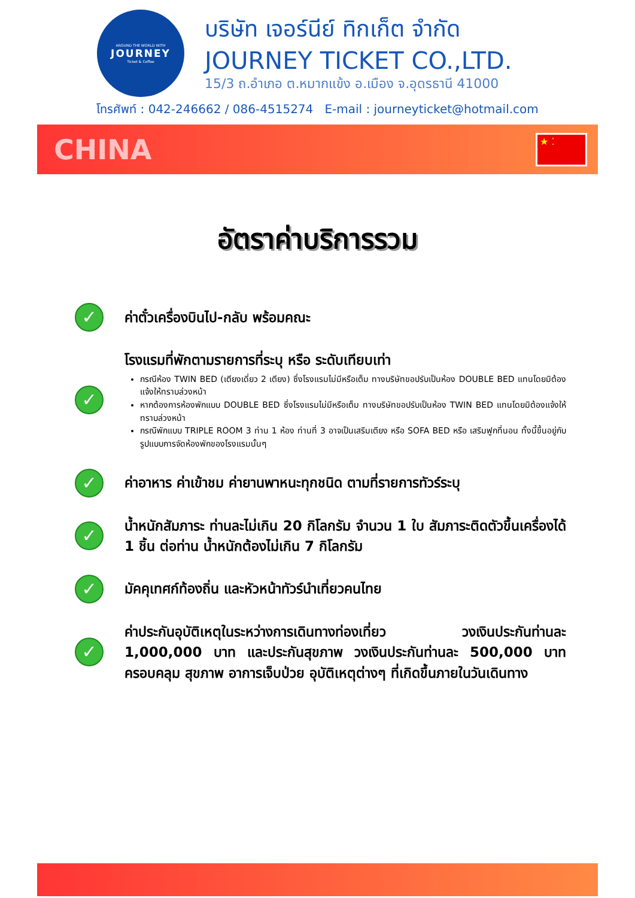AROUND THE WORLD WITH
JOURNEY
Ticket & Coffee
บริษัท เจอร์นีย์ ทิกเก็ต จำกัด
JOURNEY TICKET CO.,LTD.
15/3 ถ.อำเภอ ต.หมากแข้ง อ.เมือง จ.อุดรธานี 41000
โทรศัพท์ : 042-246662 / 086-4515274 E-mail : journeyticket@hotmail.com
CHINA
★ ⁚
อัตราค่าบริการรวม
✓
ค่าตั๋วเครื่องบินไป-กลับ พร้อมคณะ
✓
โรงแรมที่พักตามรายการที่ระบุ หรือ ระดับเทียบเท่า
กรณีห้อง TWIN BED (เตียงเดี่ยว 2 เตียง) ซึ่งโรงแรมไม่มีหรือเต็ม ทางบริษัทขอปรับเป็นห้อง DOUBLE BED แทนโดยมิต้องแจ้งให้ทราบล่วงหน้า
หากต้องการห้องพักแบบ DOUBLE BED ซึ่งโรงแรมไม่มีหรือเต็ม ทางบริษัทขอปรับเป็นห้อง TWIN BED แทนโดยมิต้องแจ้งให้ทราบล่วงหน้า
กรณีพักแบบ TRIPLE ROOM 3 ท่าน 1 ห้อง ท่านที่ 3 อาจเป็นเสริมเตียง หรือ SOFA BED หรือ เสริมฟูกที่นอน ทั้งนี้ขึ้นอยู่กับรูปแบบการจัดห้องพักของโรงแรมนั้นๆ
✓
ค่าอาหาร ค่าเข้าชม ค่ายานพาหนะทุกชนิด ตามที่รายการทัวร์ระบุ
✓
น้ำหนักสัมภาระ ท่านละไม่เกิน 20 กิโลกรัม จำนวน 1 ใบ สัมภาระติดตัวขึ้นเครื่องได้ 1 ชิ้น ต่อท่าน น้ำหนักต้องไม่เกิน 7 กิโลกรัม
✓
มัคคุเทศก์ท้องถิ่น และหัวหน้าทัวร์นำเที่ยวคนไทย
✓
ค่าประกันอุบัติเหตุในระหว่างการเดินทางท่องเที่ยว วงเงินประกันท่านละ 1,000,000 บาท และประกันสุขภาพ วงเงินประกันท่านละ 500,000 บาท ครอบคลุม สุขภาพ อาการเจ็บป่วย อุบัติเหตุต่างๆ ที่เกิดขึ้นภายในวันเดินทาง